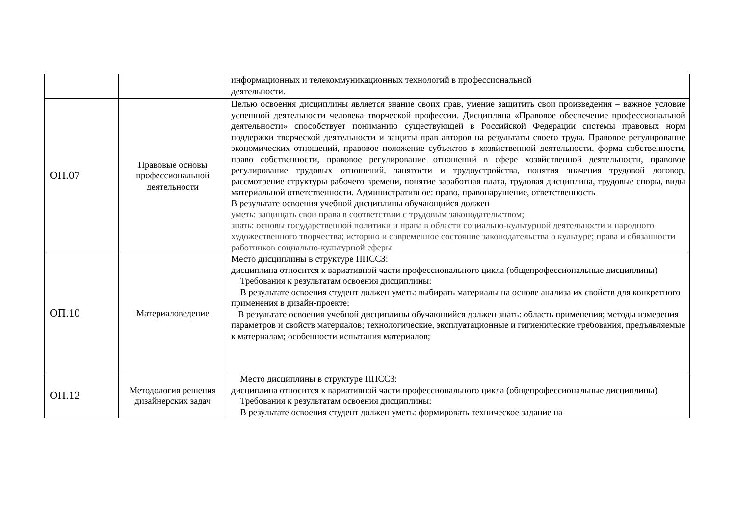| | | информационных и телекоммуникационных технологий в профессиональной деятельности. |
| ОП.07 | Правовые основы профессиональной деятельности | Целью освоения дисциплины является знание своих прав, умение защитить свои произведения – важное условие успешной деятельности человека творческой профессии. Дисциплина «Правовое обеспечение профессиональной деятельности» способствует пониманию существующей в Российской Федерации системы правовых норм поддержки творческой деятельности и защиты прав авторов на результаты своего труда. Правовое регулирование экономических отношений, правовое положение субъектов в хозяйственной деятельности, форма собственности, право собственности, правовое регулирование отношений в сфере хозяйственной деятельности, правовое регулирование трудовых отношений, занятости и трудоустройства, понятия значения трудовой договор, рассмотрение структуры рабочего времени, понятие заработная плата, трудовая дисциплина, трудовые споры, виды материальной ответственности. Административное: право, правонарушение, ответственность В результате освоения учебной дисциплины обучающийся должен уметь: защищать свои права в соответствии с трудовым законодательством; знать: основы государственной политики и права в области социально-культурной деятельности и народного художественного творчества; историю и современное состояние законодательства о культуре; права и обязанности работников социально-культурной сферы |
| ОП.10 | Материаловедение | Место дисциплины в структуре ППССЗ: дисциплина относится к вариативной части профессионального цикла (общепрофессиональные дисциплины) Требования к результатам освоения дисциплины: В результате освоения студент должен уметь: выбирать материалы на основе анализа их свойств для конкретного применения в дизайн-проекте; В результате освоения учебной дисциплины обучающийся должен знать: область применения; методы измерения параметров и свойств материалов; технологические, эксплуатационные и гигиенические требования, предъявляемые к материалам; особенности испытания материалов; |
| ОП.12 | Методология решения дизайнерских задач | Место дисциплины в структуре ППССЗ: дисциплина относится к вариативной части профессионального цикла (общепрофессиональные дисциплины) Требования к результатам освоения дисциплины: В результате освоения студент должен уметь: формировать техническое задание на |